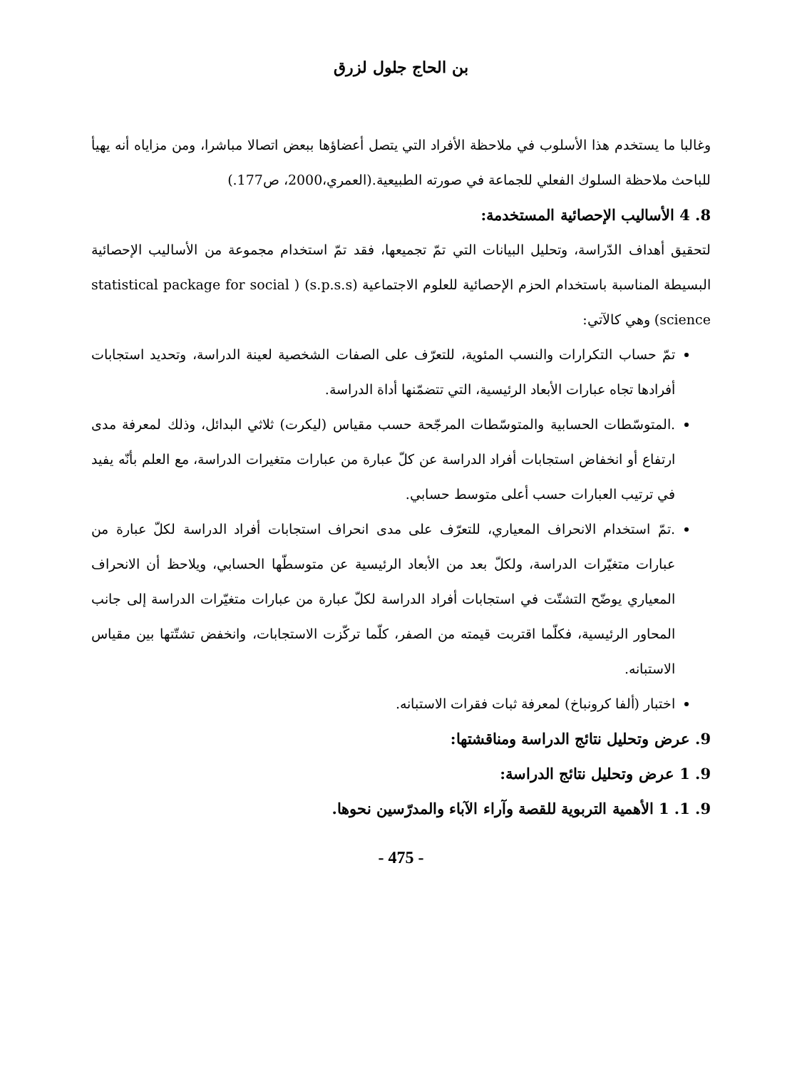بن الحاج جلول لزرق
وغالبا ما يستخدم هذا الأسلوب في ملاحظة الأفراد التي يتصل أعضاؤها ببعض اتصالا مباشرا، ومن مزاياه أنه يهيأ للباحث ملاحظة السلوك الفعلي للجماعة في صورته الطبيعية.(العمري،2000، ص177.)
8. 4 الأساليب الإحصائية المستخدمة:
لتحقيق أهداف الدّراسة، وتحليل البيانات التي تمّ تجميعها، فقد تمّ استخدام مجموعة من الأساليب الإحصائية البسيطة المناسبة باستخدام الحزم الإحصائية للعلوم الاجتماعية (s.p.s.s) ( statistical package for social science) وهي كالآتي:
تمّ حساب التكرارات والنسب المئوية، للتعرّف على الصفات الشخصية لعينة الدراسة، وتحديد استجابات أفرادها تجاه عبارات الأبعاد الرئيسية، التي تتضمّنها أداة الدراسة.
.المتوسّطات الحسابية والمتوسّطات المرجّحة حسب مقياس (ليكرت) ثلاثي البدائل، وذلك لمعرفة مدى ارتفاع أو انخفاض استجابات أفراد الدراسة عن كلّ عبارة من عبارات متغيرات الدراسة، مع العلم بأنّه يفيد في ترتيب العبارات حسب أعلى متوسط حسابي.
.تمّ استخدام الانحراف المعياري، للتعرّف على مدى انحراف استجابات أفراد الدراسة لكلّ عبارة من عبارات متغيّرات الدراسة، ولكلّ بعد من الأبعاد الرئيسية عن متوسطّها الحسابي، ويلاحظ أن الانحراف المعياري يوضّح التشتّت في استجابات أفراد الدراسة لكلّ عبارة من عبارات متغيّرات الدراسة إلى جانب المحاور الرئيسية، فكلّما اقتربت قيمته من الصفر، كلّما تركّزت الاستجابات، وانخفض تشتّتها بين مقياس الاستبانه.
اختبار (ألفا كرونباخ) لمعرفة ثبات فقرات الاستبانه.
9. عرض وتحليل نتائج الدراسة ومناقشتها:
9. 1 عرض وتحليل نتائج الدراسة:
9. 1. 1 الأهمية التربوية للقصة وآراء الآباء والمدرّسين نحوها.
- 475 -